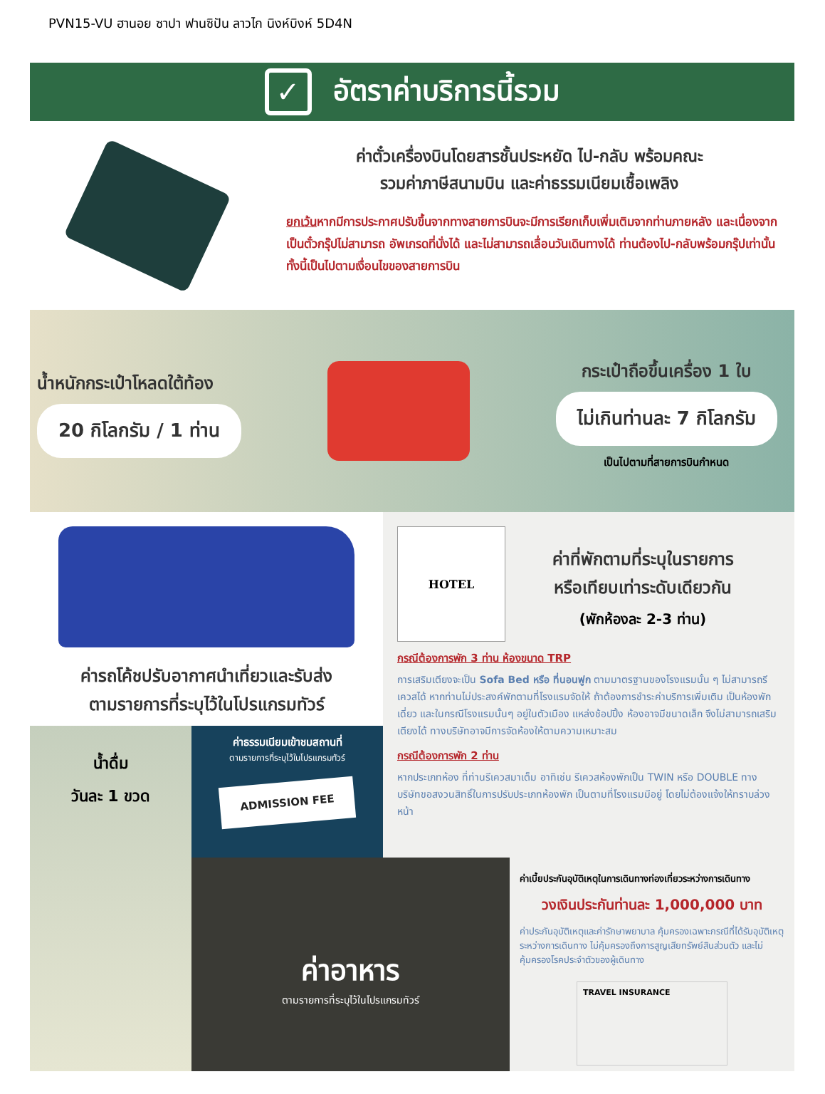PVN15-VU ฮานอย ซาปา ฟานซิปัน ลาวไก นิงห์บิงห์ 5D4N
✓ อัตราค่าบริการนี้รวม
ค่าตั๋วเครื่องบินโดยสารชั้นประหยัด ไป-กลับ พร้อมคณะ
รวมค่าภาษีสนามบิน และค่าธรรมเนียมเชื้อเพลิง
ยกเว้นหากมีการประกาศปรับขึ้นจากทางสายการบินจะมีการเรียกเก็บเพิ่มเติมจากท่านภายหลัง และเนื่องจากเป็นตั๋วกรุ๊ปไม่สามารถ อัพเกรดที่นั่งได้ และไม่สามารถเลื่อนวันเดินทางได้ ท่านต้องไป-กลับพร้อมกรุ๊ปเท่านั้น ทั้งนี้เป็นไปตามเงื่อนไขของสายการบิน
น้ำหนักกระเป๋าโหลดใต้ท้อง
20 กิโลกรัม / 1 ท่าน
กระเป๋าถือขึ้นเครื่อง 1 ใบ
ไม่เกินท่านละ 7 กิโลกรัม
เป็นไปตามที่สายการบินกำหนด
ค่ารถโค้ชปรับอากาศนำเที่ยวและรับส่ง
ตามรายการที่ระบุไว้ในโปรแกรมทัวร์
น้ำดื่ม
วันละ 1 ขวด
ค่าธรรมเนียมเข้าชมสถานที่
ตามรายการที่ระบุไว้ในโปรแกรมทัวร์
ADMISSION FEE
HOTEL
ค่าที่พักตามที่ระบุในรายการ
หรือเทียบเท่าระดับเดียวกัน
(พักห้องละ 2-3 ท่าน)
กรณีต้องการพัก 3 ท่าน ห้องขนาด TRP
การเสริมเตียงจะเป็น Sofa Bed หรือ ที่นอนฟูก ตามมาตรฐานของโรงแรมนั้น ๆ ไม่สามารถรีเควสได้ หากท่านไม่ประสงค์พักตามที่โรงแรมจัดให้ ถ้าต้องการชำระค่าบริการเพิ่มเติม เป็นห้องพักเดี่ยว และในกรณีโรงแรมนั้นๆ อยู่ในตัวเมือง แหล่งช้อปปิ้ง ห้องอาจมีขนาดเล็ก จึงไม่สามารถเสริมเตียงได้ ทางบริษัทอาจมีการจัดห้องให้ตามความเหมาะสม
กรณีต้องการพัก 2 ท่าน
หากประเภทห้อง ที่ท่านรีเควสมาเต็ม อาทิเช่น รีเควสห้องพักเป็น TWIN หรือ DOUBLE ทางบริษัทขอสงวนสิทธิ์ในการปรับประเภทห้องพัก เป็นตามที่โรงแรมมีอยู่ โดยไม่ต้องแจ้งให้ทราบล่วงหน้า
ค่าอาหาร
ตามรายการที่ระบุไว้ในโปรแกรมทัวร์
ค่าเบี้ยประกันอุบัติเหตุในการเดินทางท่องเที่ยวระหว่างการเดินทาง
วงเงินประกันท่านละ 1,000,000 บาท
ค่าประกันอุบัติเหตุและค่ารักษาพยาบาล คุ้มครองเฉพาะกรณีที่ได้รับอุบัติเหตุระหว่างการเดินทาง ไม่คุ้มครองถึงการสูญเสียทรัพย์สินส่วนตัว และไม่คุ้มครองโรคประจำตัวของผู้เดินทาง
TRAVEL INSURANCE